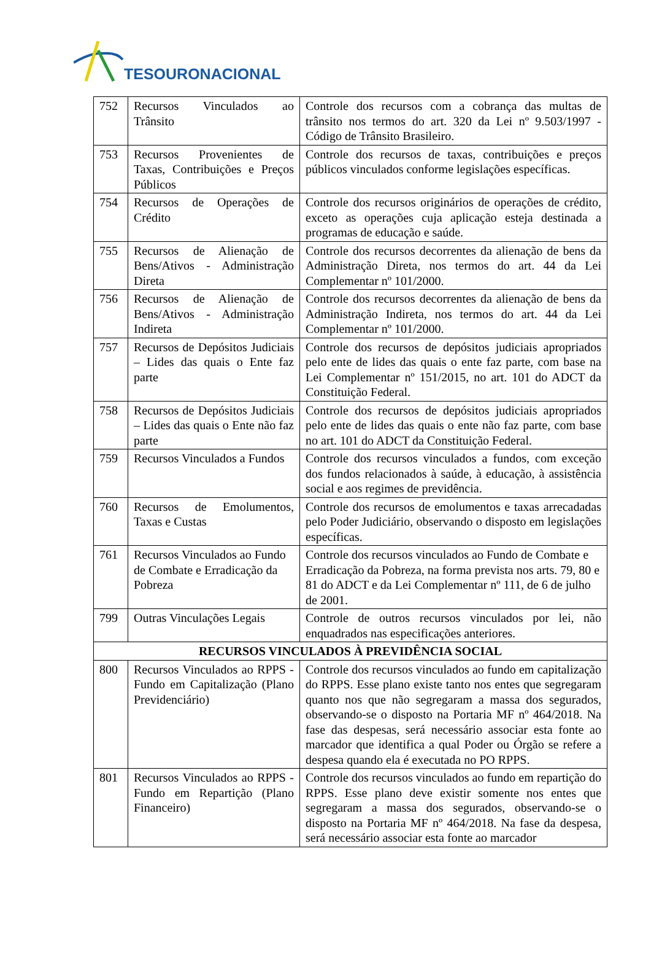TESOURONACIONAL
| 752 | Recursos Vinculados ao Trânsito | Controle dos recursos com a cobrança das multas de trânsito nos termos do art. 320 da Lei nº 9.503/1997 - Código de Trânsito Brasileiro. |
| 753 | Recursos Provenientes de Taxas, Contribuições e Preços Públicos | Controle dos recursos de taxas, contribuições e preços públicos vinculados conforme legislações específicas. |
| 754 | Recursos de Operações de Crédito | Controle dos recursos originários de operações de crédito, exceto as operações cuja aplicação esteja destinada a programas de educação e saúde. |
| 755 | Recursos de Alienação de Bens/Ativos - Administração Direta | Controle dos recursos decorrentes da alienação de bens da Administração Direta, nos termos do art. 44 da Lei Complementar nº 101/2000. |
| 756 | Recursos de Alienação de Bens/Ativos - Administração Indireta | Controle dos recursos decorrentes da alienação de bens da Administração Indireta, nos termos do art. 44 da Lei Complementar nº 101/2000. |
| 757 | Recursos de Depósitos Judiciais – Lides das quais o Ente faz parte | Controle dos recursos de depósitos judiciais apropriados pelo ente de lides das quais o ente faz parte, com base na Lei Complementar nº 151/2015, no art. 101 do ADCT da Constituição Federal. |
| 758 | Recursos de Depósitos Judiciais – Lides das quais o Ente não faz parte | Controle dos recursos de depósitos judiciais apropriados pelo ente de lides das quais o ente não faz parte, com base no art. 101 do ADCT da Constituição Federal. |
| 759 | Recursos Vinculados a Fundos | Controle dos recursos vinculados a fundos, com exceção dos fundos relacionados à saúde, à educação, à assistência social e aos regimes de previdência. |
| 760 | Recursos de Emolumentos, Taxas e Custas | Controle dos recursos de emolumentos e taxas arrecadadas pelo Poder Judiciário, observando o disposto em legislações específicas. |
| 761 | Recursos Vinculados ao Fundo de Combate e Erradicação da Pobreza | Controle dos recursos vinculados ao Fundo de Combate e Erradicação da Pobreza, na forma prevista nos arts. 79, 80 e 81 do ADCT e da Lei Complementar nº 111, de 6 de julho de 2001. |
| 799 | Outras Vinculações Legais | Controle de outros recursos vinculados por lei, não enquadrados nas especificações anteriores. |
| RECURSOS VINCULADOS À PREVIDÊNCIA SOCIAL | | |
| 800 | Recursos Vinculados ao RPPS - Fundo em Capitalização (Plano Previdenciário) | Controle dos recursos vinculados ao fundo em capitalização do RPPS. Esse plano existe tanto nos entes que segregaram quanto nos que não segregaram a massa dos segurados, observando-se o disposto na Portaria MF nº 464/2018. Na fase das despesas, será necessário associar esta fonte ao marcador que identifica a qual Poder ou Órgão se refere a despesa quando ela é executada no PO RPPS. |
| 801 | Recursos Vinculados ao RPPS - Fundo em Repartição (Plano Financeiro) | Controle dos recursos vinculados ao fundo em repartição do RPPS. Esse plano deve existir somente nos entes que segregaram a massa dos segurados, observando-se o disposto na Portaria MF nº 464/2018. Na fase da despesa, será necessário associar esta fonte ao marcador |